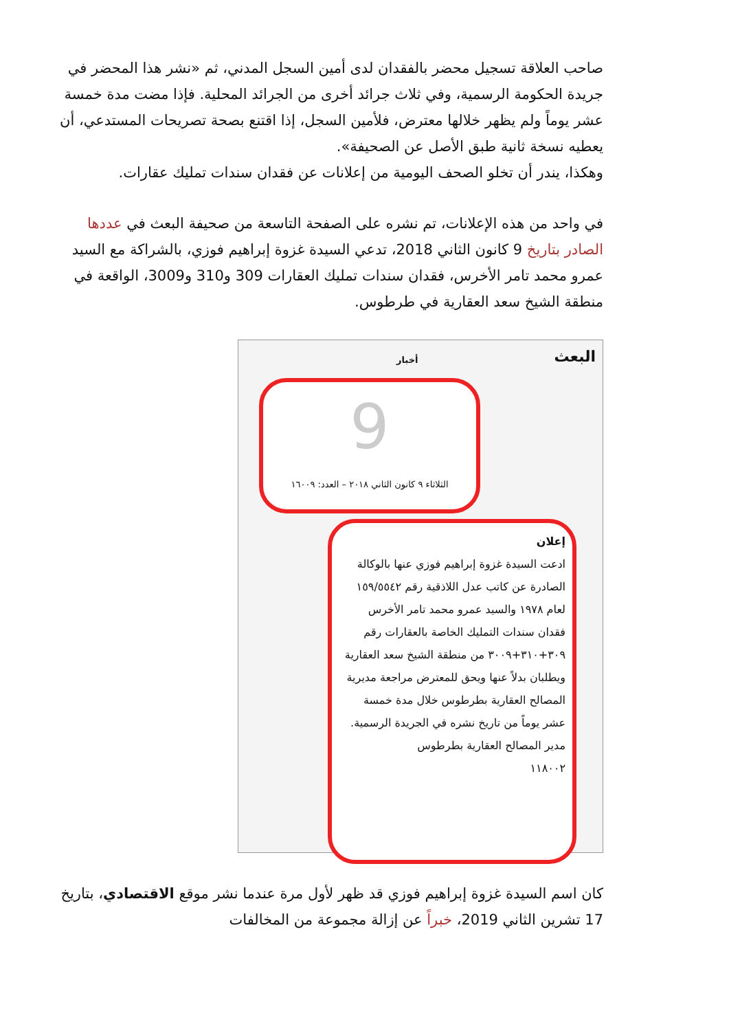صاحب العلاقة تسجيل محضر بالفقدان لدى أمين السجل المدني، ثم «نشر هذا المحضر في جريدة الحكومة الرسمية، وفي ثلاث جرائد أخرى من الجرائد المحلية. فإذا مضت مدة خمسة عشر يوماً ولم يظهر خلالها معترض، فلأمين السجل، إذا اقتنع بصحة تصريحات المستدعي، أن يعطيه نسخة ثانية طبق الأصل عن الصحيفة».
وهكذا، يندر أن تخلو الصحف اليومية من إعلانات عن فقدان سندات تمليك عقارات.
في واحد من هذه الإعلانات، تم نشره على الصفحة التاسعة من صحيفة البعث في عددها الصادر بتاريخ 9 كانون الثاني 2018، تدعي السيدة غزوة إبراهيم فوزي، بالشراكة مع السيد عمرو محمد تامر الأخرس، فقدان سندات تمليك العقارات 309 و310 و3009، الواقعة في منطقة الشيخ سعد العقارية في طرطوس.
البعث أخبار
9
الثلاثاء ٩ كانون الثاني ٢٠١٨ – العدد: ١٦٠٠٩
إعلان
ادعت السيدة غزوة إبراهيم فوزي عنها بالوكالة الصادرة عن كاتب عدل اللاذقية رقم ١٥٩/٥٥٤٢ لعام ١٩٧٨ والسيد عمرو محمد تامر الأخرس فقدان سندات التمليك الخاصة بالعقارات رقم ٣٠٩+٣١٠+٣٠٠٩ من منطقة الشيخ سعد العقارية ويطلبان بدلاً عنها ويحق للمعترض مراجعة مديرية المصالح العقارية بطرطوس خلال مدة خمسة عشر يوماً من تاريخ نشره في الجريدة الرسمية.
مدير المصالح العقارية بطرطوس
١١٨٠٠٢
كان اسم السيدة غزوة إبراهيم فوزي قد ظهر لأول مرة عندما نشر موقع الاقتصادي، بتاريخ 17 تشرين الثاني 2019، خبراً عن إزالة مجموعة من المخالفات